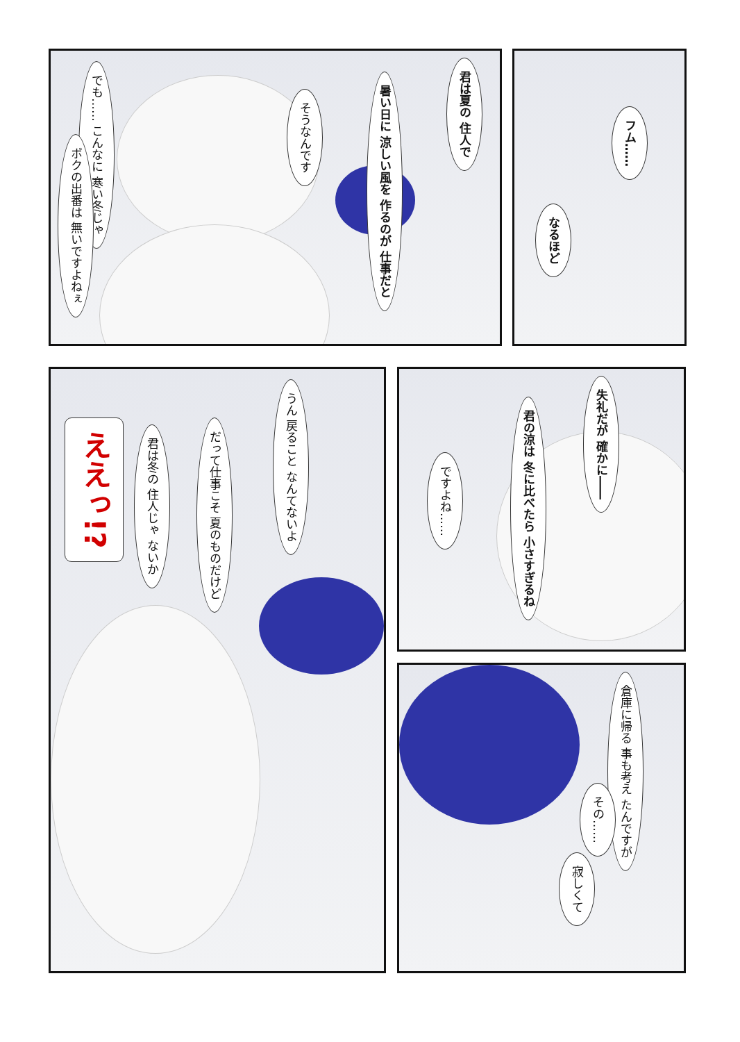君は夏の 住人で
暑い日に 涼しい風を 作るのが 仕事だと
そうなんです
でも…… こんなに 寒い冬じゃ
ボクの出番は 無いですよねぇ
フム……
なるほど
うん 戻ること なんてないよ
だって仕事こそ 夏のものだけど
君は冬の 住人じゃ ないか
ええっ!?
失礼だが 確かに――
君の涼は 冬に比べたら 小さすぎるね
ですよね……
倉庫に帰る 事も考え たんですが
その……
寂しくて